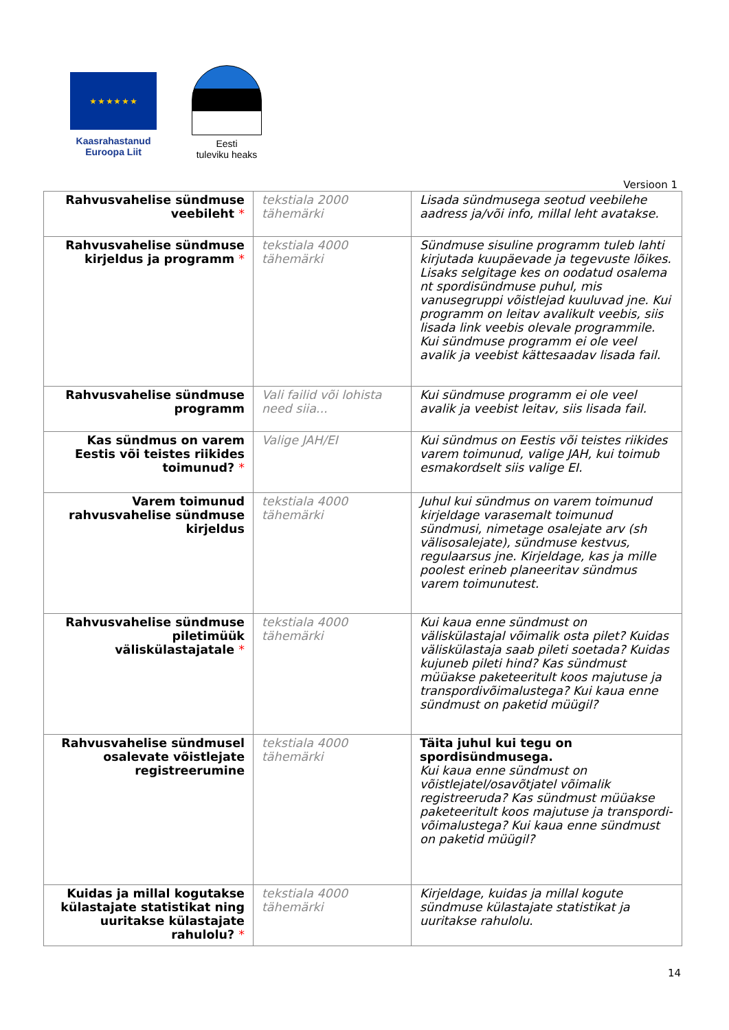★ ★ ★ ★ ★ ★
Kaasrahastanud
Euroopa Liit
Eesti
tuleviku heaks
Versioon 1
| Rahvusvahelise sündmuse veebileht * | tekstiala 2000 tähemärki | Lisada sündmusega seotud veebilehe aadress ja/või info, millal leht avatakse. |
| Rahvusvahelise sündmuse kirjeldus ja programm * | tekstiala 4000 tähemärki | Sündmuse sisuline programm tuleb lahti kirjutada kuupäevade ja tegevuste lõikes. Lisaks selgitage kes on oodatud osalema nt spordisündmuse puhul, mis vanusegruppi võistlejad kuuluvad jne. Kui programm on leitav avalikult veebis, siis lisada link veebis olevale programmile. Kui sündmuse programm ei ole veel avalik ja veebist kättesaadav lisada fail. |
| Rahvusvahelise sündmuse programm | Vali failid või lohista need siia... | Kui sündmuse programm ei ole veel avalik ja veebist leitav, siis lisada fail. |
| Kas sündmus on varem Eestis või teistes riikides toimunud? * | Valige JAH/EI | Kui sündmus on Eestis või teistes riikides varem toimunud, valige JAH, kui toimub esmakordselt siis valige EI. |
| Varem toimunud rahvusvahelise sündmuse kirjeldus | tekstiala 4000 tähemärki | Juhul kui sündmus on varem toimunud kirjeldage varasemalt toimunud sündmusi, nimetage osalejate arv (sh välisosalejate), sündmuse kestvus, regulaarsus jne. Kirjeldage, kas ja mille poolest erineb planeeritav sündmus varem toimunutest. |
| Rahvusvahelise sündmuse piletimüük väliskülastajatale * | tekstiala 4000 tähemärki | Kui kaua enne sündmust on väliskülastajal võimalik osta pilet? Kuidas väliskülastaja saab pileti soetada? Kuidas kujuneb pileti hind? Kas sündmust müüakse paketeeritult koos majutuse ja transpordivõimalustega? Kui kaua enne sündmust on paketid müügil? |
| Rahvusvahelise sündmusel osalevate võistlejate registreerumine | tekstiala 4000 tähemärki | Täita juhul kui tegu on spordisündmusega. Kui kaua enne sündmust on võistlejatel/osavõtjatel võimalik registreeruda? Kas sündmust müüakse paketeeritult koos majutuse ja transpordi-võimalustega? Kui kaua enne sündmust on paketid müügil? |
| Kuidas ja millal kogutakse külastajate statistikat ning uuritakse külastajate rahulolu? * | tekstiala 4000 tähemärki | Kirjeldage, kuidas ja millal kogute sündmuse külastajate statistikat ja uuritakse rahulolu. |
14